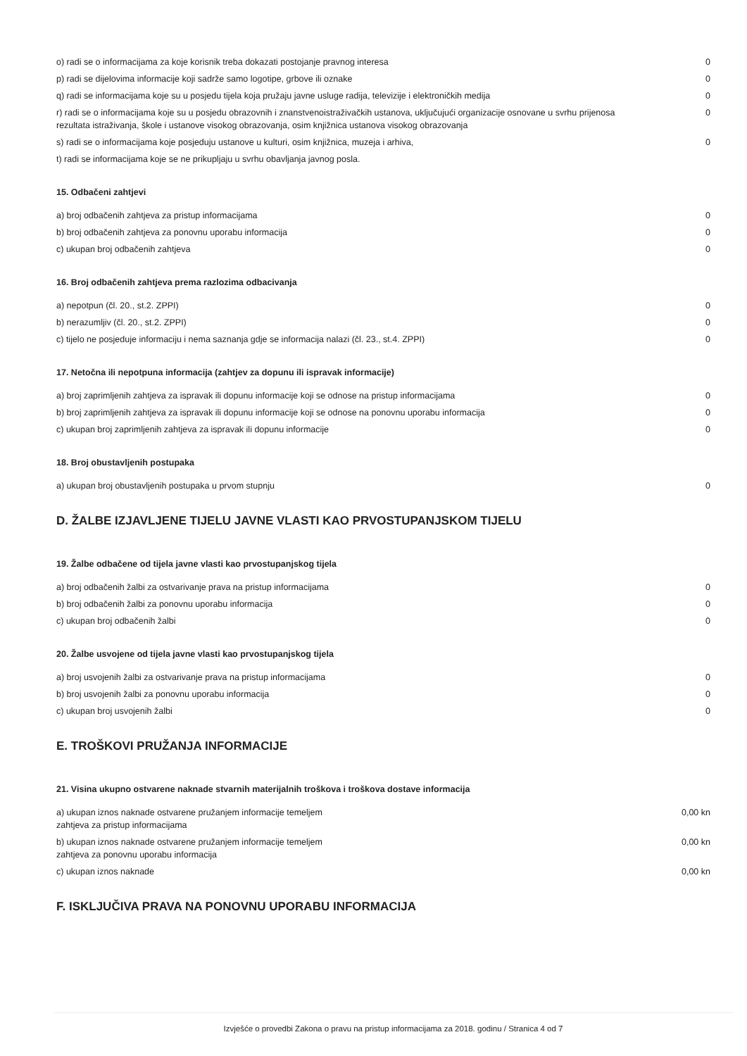| o) radi se o informacijama za koje korisnik treba dokazati postojanje pravnog interesa | 0 |
| p) radi se dijelovima informacije koji sadrže samo logotipe, grbove ili oznake | 0 |
| q) radi se informacijama koje su u posjedu tijela koja pružaju javne usluge radija, televizije i elektroničkih medija | 0 |
| r) radi se o informacijama koje su u posjedu obrazovnih i znanstvenoistraživačkih ustanova, uključujući organizacije osnovane u svrhu prijenosa rezultata istraživanja, škole i ustanove visokog obrazovanja, osim knjižnica ustanova visokog obrazovanja | 0 |
| s) radi se o informacijama koje posjeduju ustanove u kulturi, osim knjižnica, muzeja i arhiva, | 0 |
| t) radi se informacijama koje se ne prikupljaju u svrhu obavljanja javnog posla. | |
15. Odbačeni zahtjevi
| a) broj odbačenih zahtjeva za pristup informacijama | 0 |
| b) broj odbačenih zahtjeva za ponovnu uporabu informacija | 0 |
| c) ukupan broj odbačenih zahtjeva | 0 |
16. Broj odbačenih zahtjeva prema razlozima odbacivanja
| a) nepotpun (čl. 20., st.2. ZPPI) | 0 |
| b) nerazumljiv (čl. 20., st.2. ZPPI) | 0 |
| c) tijelo ne posjeduje informaciju i nema saznanja gdje se informacija nalazi (čl. 23., st.4. ZPPI) | 0 |
17. Netočna ili nepotpuna informacija (zahtjev za dopunu ili ispravak informacije)
| a) broj zaprimljenih zahtjeva za ispravak ili dopunu informacije koji se odnose na pristup informacijama | 0 |
| b) broj zaprimljenih zahtjeva za ispravak ili dopunu informacije koji se odnose na ponovnu uporabu informacija | 0 |
| c) ukupan broj zaprimljenih zahtjeva za ispravak ili dopunu informacije | 0 |
18. Broj obustavljenih postupaka
| a) ukupan broj obustavljenih postupaka u prvom stupnju | 0 |
D. ŽALBE IZJAVLJENE TIJELU JAVNE VLASTI KAO PRVOSTUPANJSKOM TIJELU
19. Žalbe odbačene od tijela javne vlasti kao prvostupanjskog tijela
| a) broj odbačenih žalbi za ostvarivanje prava na pristup informacijama | 0 |
| b) broj odbačenih žalbi za ponovnu uporabu informacija | 0 |
| c) ukupan broj odbačenih žalbi | 0 |
20. Žalbe usvojene od tijela javne vlasti kao prvostupanjskog tijela
| a) broj usvojenih žalbi za ostvarivanje prava na pristup informacijama | 0 |
| b) broj usvojenih žalbi za ponovnu uporabu informacija | 0 |
| c) ukupan broj usvojenih žalbi | 0 |
E. TROŠKOVI PRUŽANJA INFORMACIJE
21. Visina ukupno ostvarene naknade stvarnih materijalnih troškova i troškova dostave informacija
| a) ukupan iznos naknade ostvarene pružanjem informacije temeljem zahtjeva za pristup informacijama | 0,00 kn |
| b) ukupan iznos naknade ostvarene pružanjem informacije temeljem zahtjeva za ponovnu uporabu informacija | 0,00 kn |
| c) ukupan iznos naknade | 0,00 kn |
F. ISKLJUČIVA PRAVA NA PONOVNU UPORABU INFORMACIJA
Izvješće o provedbi Zakona o pravu na pristup informacijama za 2018. godinu / Stranica 4 od 7